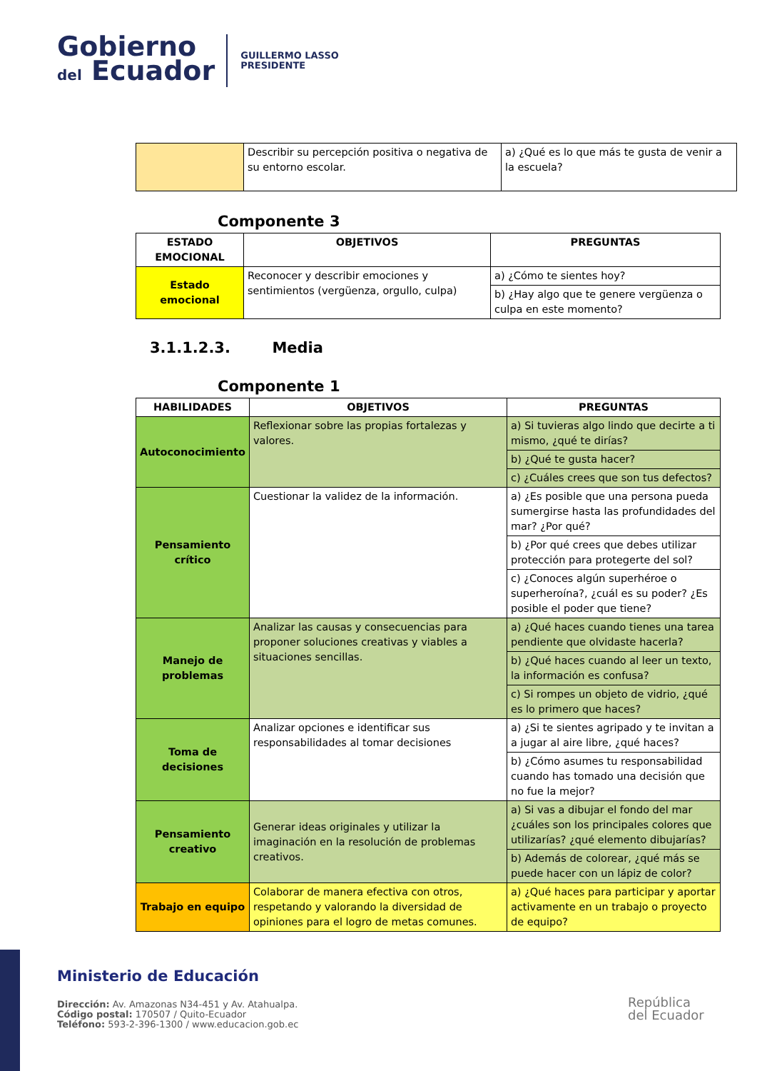Gobierno
del Ecuador
GUILLERMO LASSO
PRESIDENTE
| | Describir su percepción positiva o negativa de su entorno escolar. | a) ¿Qué es lo que más te gusta de venir a la escuela? |
Componente 3
| ESTADO EMOCIONAL | OBJETIVOS | PREGUNTAS |
| --- | --- | --- |
| Estado emocional | Reconocer y describir emociones y sentimientos (vergüenza, orgullo, culpa) | a) ¿Cómo te sientes hoy? |
| | | b) ¿Hay algo que te genere vergüenza o culpa en este momento? |
3.1.1.2.3. Media
Componente 1
| HABILIDADES | OBJETIVOS | PREGUNTAS |
| --- | --- | --- |
| Autoconocimiento | Reflexionar sobre las propias fortalezas y valores. | a) Si tuvieras algo lindo que decirte a ti mismo, ¿qué te dirías? |
| | | b) ¿Qué te gusta hacer? |
| | | c) ¿Cuáles crees que son tus defectos? |
| Pensamiento crítico | Cuestionar la validez de la información. | a) ¿Es posible que una persona pueda sumergirse hasta las profundidades del mar? ¿Por qué? |
| | | b) ¿Por qué crees que debes utilizar protección para protegerte del sol? |
| | | c) ¿Conoces algún superhéroe o superheroína?, ¿cuál es su poder? ¿Es posible el poder que tiene? |
| Manejo de problemas | Analizar las causas y consecuencias para proponer soluciones creativas y viables a situaciones sencillas. | a) ¿Qué haces cuando tienes una tarea pendiente que olvidaste hacerla? |
| | | b) ¿Qué haces cuando al leer un texto, la información es confusa? |
| | | c) Si rompes un objeto de vidrio, ¿qué es lo primero que haces? |
| Toma de decisiones | Analizar opciones e identificar sus responsabilidades al tomar decisiones | a) ¿Si te sientes agripado y te invitan a a jugar al aire libre, ¿qué haces? |
| | | b) ¿Cómo asumes tu responsabilidad cuando has tomado una decisión que no fue la mejor? |
| Pensamiento creativo | Generar ideas originales y utilizar la imaginación en la resolución de problemas creativos. | a) Si vas a dibujar el fondo del mar ¿cuáles son los principales colores que utilizarías? ¿qué elemento dibujarías? |
| | | b) Además de colorear, ¿qué más se puede hacer con un lápiz de color? |
| Trabajo en equipo | Colaborar de manera efectiva con otros, respetando y valorando la diversidad de opiniones para el logro de metas comunes. | a) ¿Qué haces para participar y aportar activamente en un trabajo o proyecto de equipo? |
Ministerio de Educación
Dirección: Av. Amazonas N34-451 y Av. Atahualpa.
Código postal: 170507 / Quito-Ecuador
Teléfono: 593-2-396-1300 / www.educacion.gob.ec
República
del Ecuador